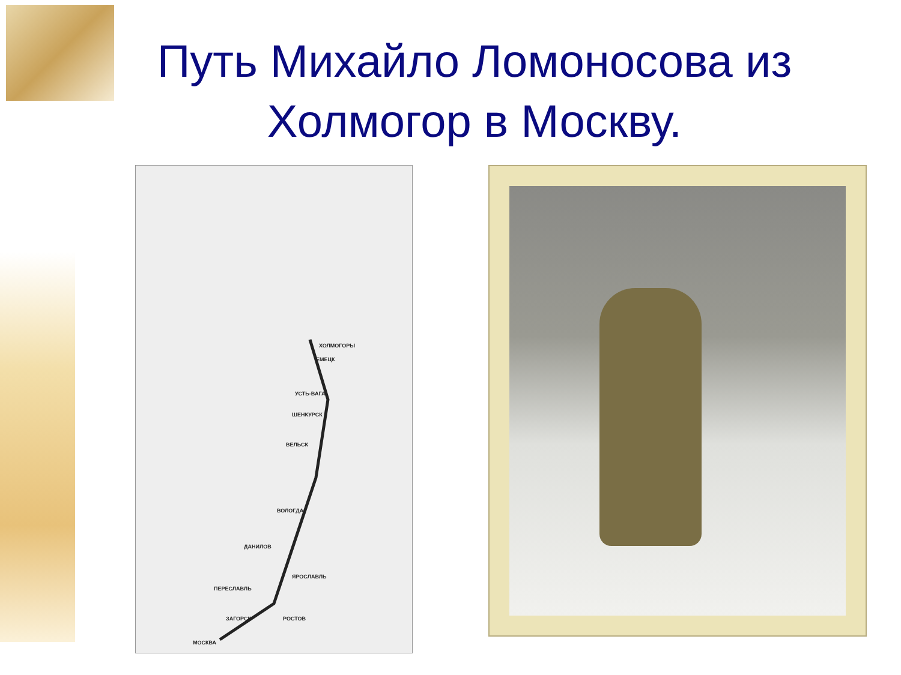Путь Михайло Ломоносова из Холмогор в Москву.
ХОЛМОГОРЫ
ЕМЕЦК
УСТЬ-ВАГА
ШЕНКУРСК
ВЕЛЬСК
ВОЛОГДА
ДАНИЛОВ
ЯРОСЛАВЛЬ
ПЕРЕСЛАВЛЬ
ЗАГОРСК РОСТОВ
МОСКВА